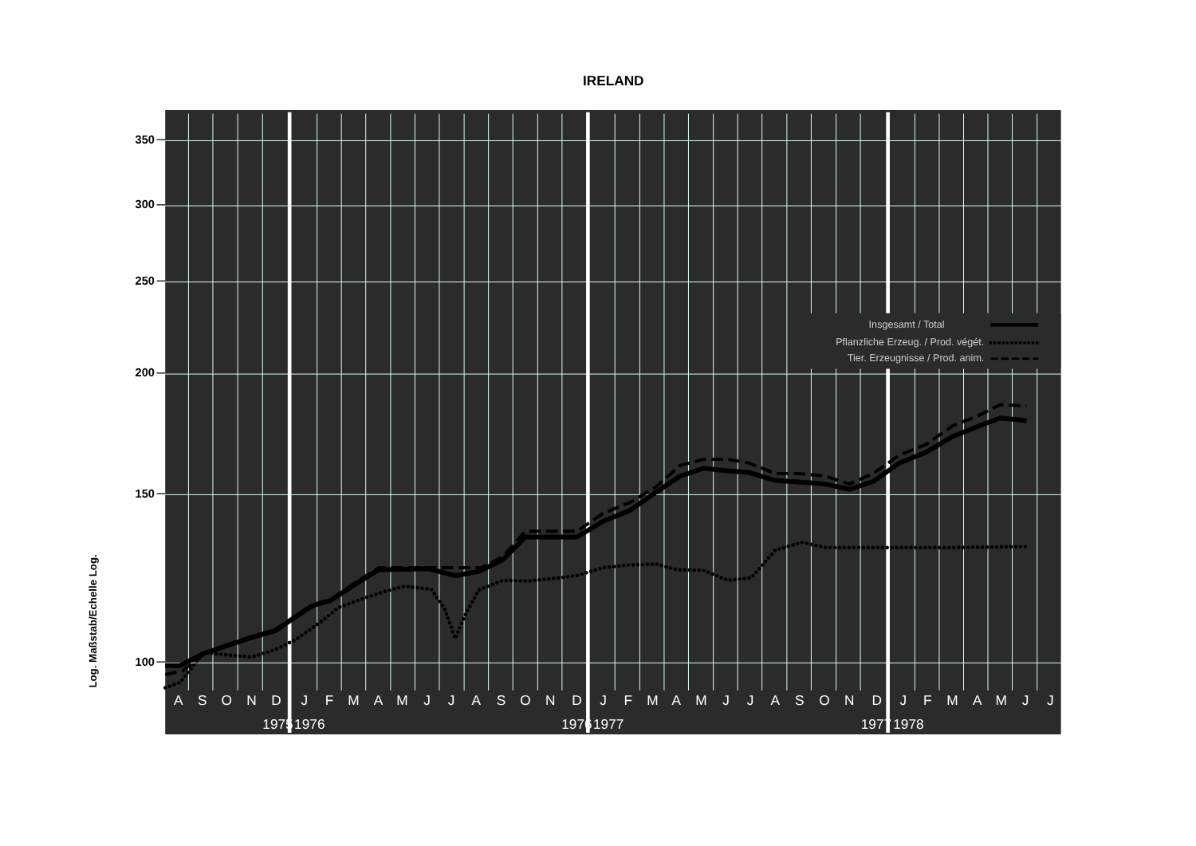IRELAND
Insgesamt / Total
Pflanzliche Erzeug. / Prod. végét.
Tier. Erzeugnisse / Prod. anim.
350
300
250
200
150
100
Log. Maßstab/Echelle Log.
A
S
O
N
D
J
F
M
A
M
J
J
A
S
O
N
D
J
F
M
A
M
J
J
A
S
O
N
D
J
F
M
A
M
J
J
1975
1976
1976
1977
1977
1978